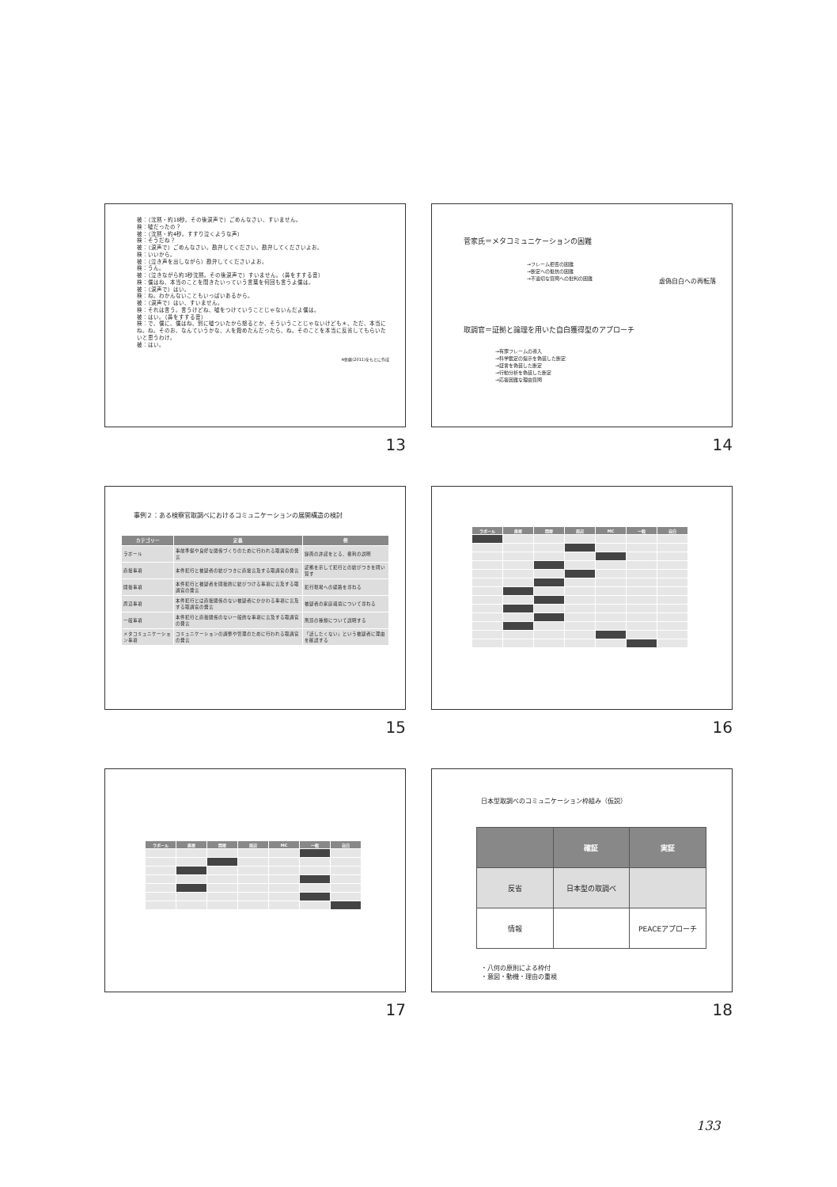被：（沈黙・約18秒。その後涙声で）ごめんなさい、すいません。
検：嘘だったの？
被：（沈黙・約4秒。すすり泣くような声）
検：そうだね？
被：（涙声で）ごめんなさい。勘弁してください。勘弁してくださいよお。
検：いいから。
被：（泣き声を出しながら）勘弁してくださいよお。
検：うん。
被：（泣きながら約3秒沈黙。その後涙声で）すいません。（鼻をすする音）
検：僕はね、本当のことを聞きたいっていう言葉を何回も言うよ僕は。
被：（涙声で）はい。
検：ね。わかんないこともいっぱいあるから。
被：（涙声で）はい、すいません。
検：それは言う。言うけどね、嘘をつけていうことじゃないんだよ僕は。
被：はい。（鼻をすする音）
検：で、僕に、僕はね、別に嘘ついたから怒るとか、そういうことじゃないけども＊、ただ、本当にね。ね。そのお、なんていうかな、人を殺めたんだったら、ね。そのことを本当に反省してもらいたいと思うわけ。
被：はい。
※佐藤(2011)をもとに作成
13
菅家氏＝メタコミュニケーションの困難
→フレーム拒否の困難
→断定への抵抗の困難
→不適切な質問への批判の困難
虚偽自白への再転落
取調官＝証拠と論理を用いた自白獲得型のアプローチ
→有罪フレームの導入
→科学鑑定の提示を偽装した断定
→証言を偽装した断定
→行動分析を偽装した断定
→応答困難な理由質問
14
事例２：ある検察官取調べにおけるコミュニケーションの展開構造の検討
| カテゴリー | 定義 | 例 |
| --- | --- | --- |
| ラポール | 事前準備や良好な関係づくりのために行われる取調官の発言 | 録画の許諾をとる、権利の説明 |
| 直接事項 | 本件犯行と被疑者の結びつきに直接言及する取調官の発言 | 証拠を示して犯行との結びつきを問い質す |
| 間接事項 | 本件犯行と被疑者を間接的に結びつける事項に言及する取調官の発言 | 犯行現場への経路を尋ねる |
| 周辺事項 | 本件犯行とは直接関係のない被疑者にかかわる事項に言及する取調官の発言 | 被疑者の家庭環境について尋ねる |
| 一般事項 | 本件犯行と直接関係のない一般的な事項に言及する取調官の発言 | 刑罰の種類について説明する |
| メタコミュニケーション事項 | コミュニケーションの調整や管理のために行われる取調官の発言 | 「話したくない」という被疑者に理由を確認する |
15
| ラポール | 直接 | 間接 | 周辺 | MC | 一般 | 自白 |
| --- | --- | --- | --- | --- | --- | --- |
16
| ラポール | 直接 | 間接 | 周辺 | MC | 一般 | 自白 |
| --- | --- | --- | --- | --- | --- | --- |
17
日本型取調べのコミュニケーション枠組み（仮説）
| | 確証 | 実証 |
| --- | --- | --- |
| 反省 | 日本型の取調べ | |
| 情報 | | PEACEアプローチ |
・八何の原則による枠付
・意図・動機・理由の重視
18
133